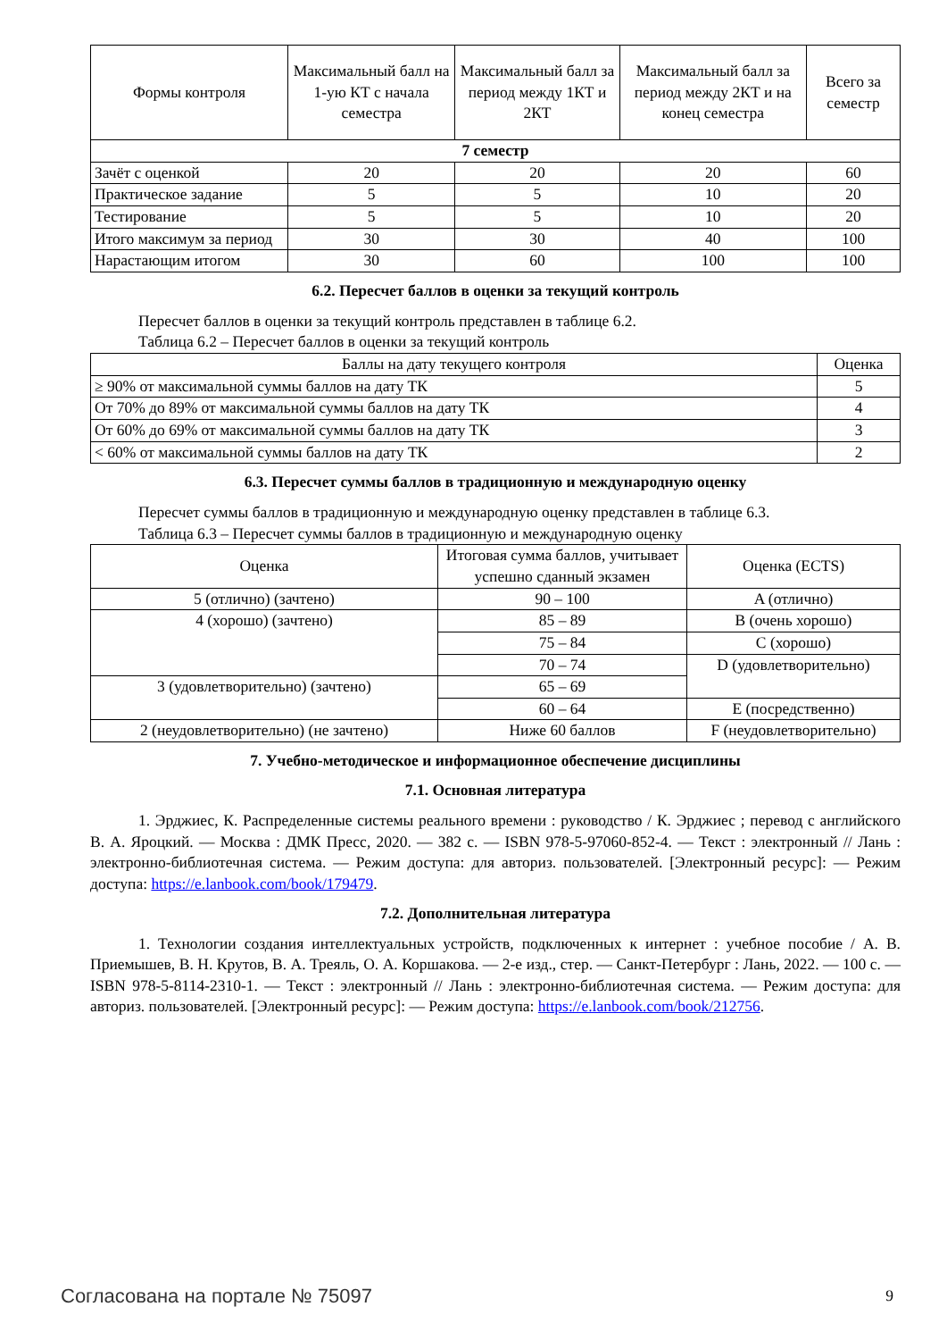| Формы контроля | Максимальный балл на 1-ую КТ с начала семестра | Максимальный балл за период между 1КТ и 2КТ | Максимальный балл за период между 2КТ и на конец семестра | Всего за семестр |
| --- | --- | --- | --- | --- |
| 7 семестр | | | | |
| Зачёт с оценкой | 20 | 20 | 20 | 60 |
| Практическое задание | 5 | 5 | 10 | 20 |
| Тестирование | 5 | 5 | 10 | 20 |
| Итого максимум за период | 30 | 30 | 40 | 100 |
| Нарастающим итогом | 30 | 60 | 100 | 100 |
6.2. Пересчет баллов в оценки за текущий контроль
Пересчет баллов в оценки за текущий контроль представлен в таблице 6.2.
Таблица 6.2 – Пересчет баллов в оценки за текущий контроль
| Баллы на дату текущего контроля | Оценка |
| --- | --- |
| ≥ 90% от максимальной суммы баллов на дату ТК | 5 |
| От 70% до 89% от максимальной суммы баллов на дату ТК | 4 |
| От 60% до 69% от максимальной суммы баллов на дату ТК | 3 |
| < 60% от максимальной суммы баллов на дату ТК | 2 |
6.3. Пересчет суммы баллов в традиционную и международную оценку
Пересчет суммы баллов в традиционную и международную оценку представлен в таблице 6.3.
Таблица 6.3 – Пересчет суммы баллов в традиционную и международную оценку
| Оценка | Итоговая сумма баллов, учитывает успешно сданный экзамен | Оценка (ECTS) |
| --- | --- | --- |
| 5 (отлично) (зачтено) | 90 – 100 | A (отлично) |
| 4 (хорошо) (зачтено) | 85 – 89 | B (очень хорошо) |
| | 75 – 84 | C (хорошо) |
| | 70 – 74 | D (удовлетворительно) |
| 3 (удовлетворительно) (зачтено) | 65 – 69 | |
| | 60 – 64 | E (посредственно) |
| 2 (неудовлетворительно) (не зачтено) | Ниже 60 баллов | F (неудовлетворительно) |
7. Учебно-методическое и информационное обеспечение дисциплины
7.1. Основная литература
1. Эрджиес, К. Распределенные системы реального времени : руководство / К. Эрджиес ; перевод с английского В. А. Яроцкий. — Москва : ДМК Пресс, 2020. — 382 с. — ISBN 978-5-97060-852-4. — Текст : электронный // Лань : электронно-библиотечная система. — Режим доступа: для авториз. пользователей. [Электронный ресурс]: — Режим доступа: https://e.lanbook.com/book/179479.
7.2. Дополнительная литература
1. Технологии создания интеллектуальных устройств, подключенных к интернет : учебное пособие / А. В. Приемышев, В. Н. Крутов, В. А. Треяль, О. А. Коршакова. — 2-е изд., стер. — Санкт-Петербург : Лань, 2022. — 100 с. — ISBN 978-5-8114-2310-1. — Текст : электронный // Лань : электронно-библиотечная система. — Режим доступа: для авториз. пользователей. [Электронный ресурс]: — Режим доступа: https://e.lanbook.com/book/212756.
Согласована на портале № 75097 9